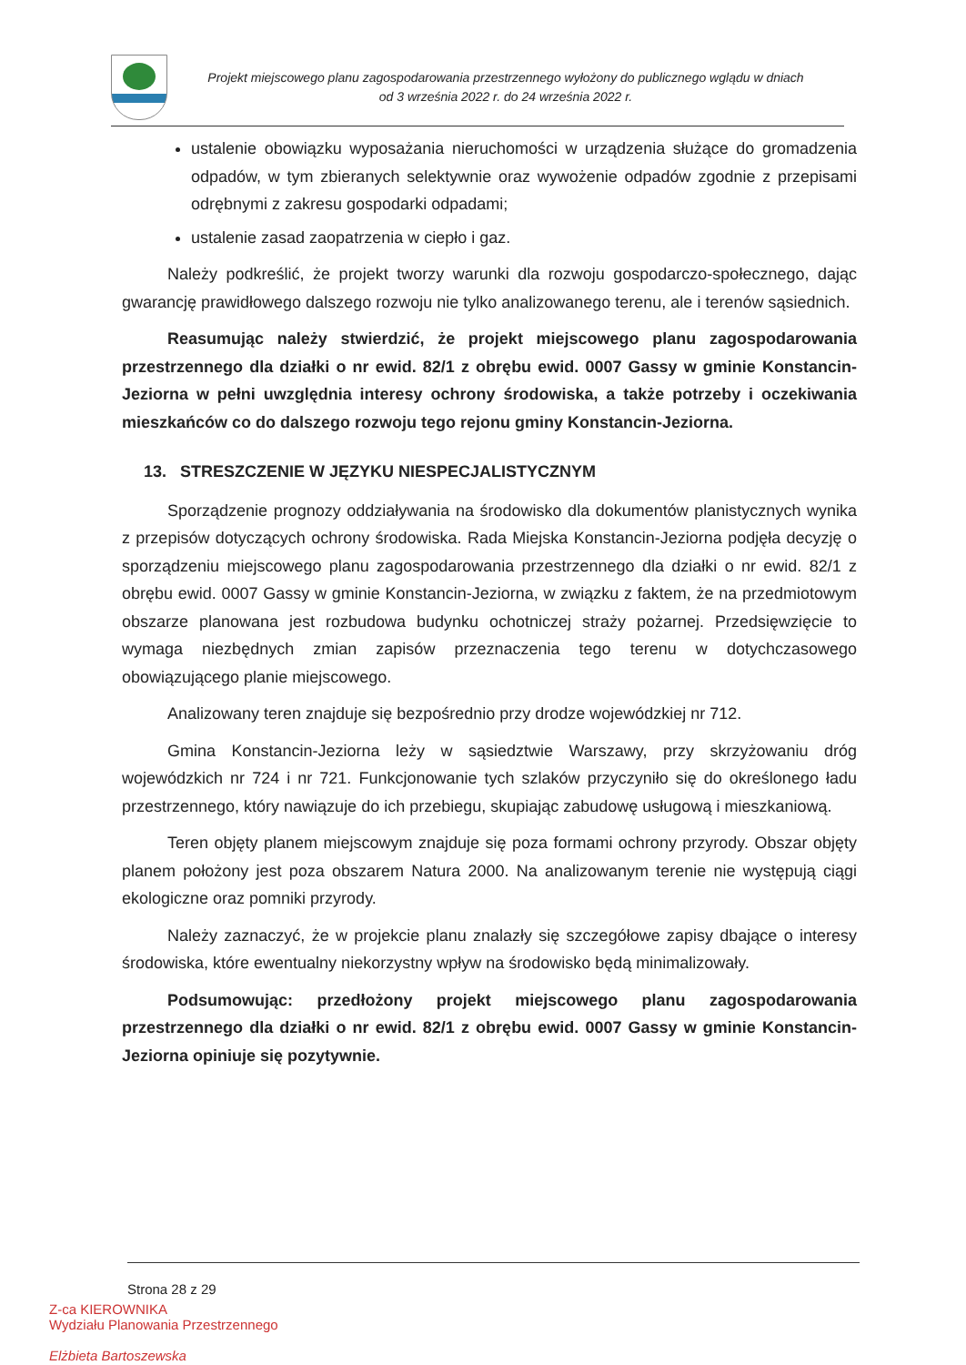Projekt miejscowego planu zagospodarowania przestrzennego wyłożony do publicznego wglądu w dniach
od 3 września 2022 r. do 24 września 2022 r.
ustalenie obowiązku wyposażania nieruchomości w urządzenia służące do gromadzenia odpadów, w tym zbieranych selektywnie oraz wywożenie odpadów zgodnie z przepisami odrębnymi z zakresu gospodarki odpadami;
ustalenie zasad zaopatrzenia w ciepło i gaz.
Należy podkreślić, że projekt tworzy warunki dla rozwoju gospodarczo-społecznego, dając gwarancję prawidłowego dalszego rozwoju nie tylko analizowanego terenu, ale i terenów sąsiednich.
Reasumując należy stwierdzić, że projekt miejscowego planu zagospodarowania przestrzennego dla działki o nr ewid. 82/1 z obrębu ewid. 0007 Gassy w gminie Konstancin-Jeziorna w pełni uwzględnia interesy ochrony środowiska, a także potrzeby i oczekiwania mieszkańców co do dalszego rozwoju tego rejonu gminy Konstancin-Jeziorna.
13. STRESZCZENIE W JĘZYKU NIESPECJALISTYCZNYM
Sporządzenie prognozy oddziaływania na środowisko dla dokumentów planistycznych wynika z przepisów dotyczących ochrony środowiska. Rada Miejska Konstancin-Jeziorna podjęła decyzję o sporządzeniu miejscowego planu zagospodarowania przestrzennego dla działki o nr ewid. 82/1 z obrębu ewid. 0007 Gassy w gminie Konstancin-Jeziorna, w związku z faktem, że na przedmiotowym obszarze planowana jest rozbudowa budynku ochotniczej straży pożarnej. Przedsięwzięcie to wymaga niezbędnych zmian zapisów przeznaczenia tego terenu w dotychczasowego obowiązującego planie miejscowego.
Analizowany teren znajduje się bezpośrednio przy drodze wojewódzkiej nr 712.
Gmina Konstancin-Jeziorna leży w sąsiedztwie Warszawy, przy skrzyżowaniu dróg wojewódzkich nr 724 i nr 721. Funkcjonowanie tych szlaków przyczyniło się do określonego ładu przestrzennego, który nawiązuje do ich przebiegu, skupiając zabudowę usługową i mieszkaniową.
Teren objęty planem miejscowym znajduje się poza formami ochrony przyrody. Obszar objęty planem położony jest poza obszarem Natura 2000. Na analizowanym terenie nie występują ciągi ekologiczne oraz pomniki przyrody.
Należy zaznaczyć, że w projekcie planu znalazły się szczegółowe zapisy dbające o interesy środowiska, które ewentualny niekorzystny wpływ na środowisko będą minimalizowały.
Podsumowując: przedłożony projekt miejscowego planu zagospodarowania przestrzennego dla działki o nr ewid. 82/1 z obrębu ewid. 0007 Gassy w gminie Konstancin-Jeziorna opiniuje się pozytywnie.
Strona 28 z 29
Z-ca KIEROWNIKA
Wydziału Planowania Przestrzennego
Elżbieta Bartoszewska